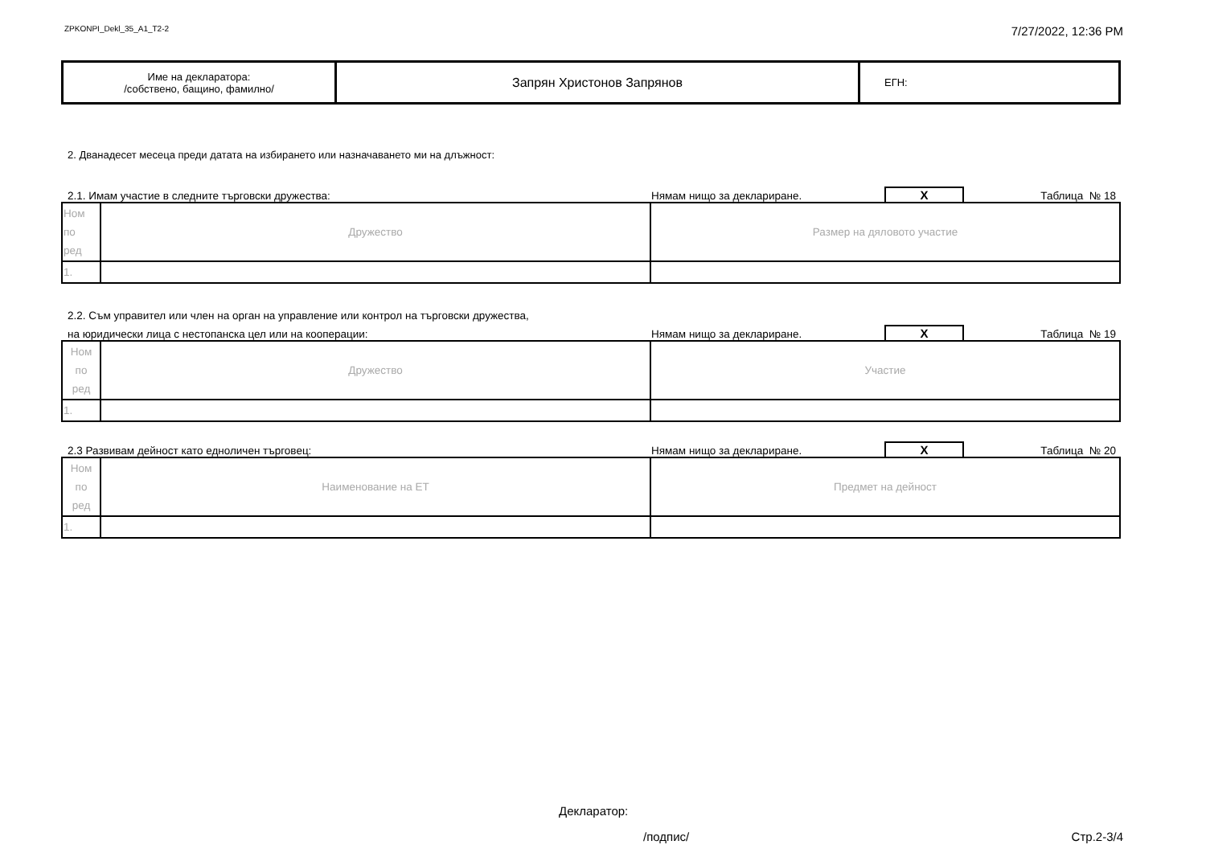ZPKONPI_Dekl_35_A1_T2-2 7/27/2022, 12:36 PM
| Име на декларатора: /собствено, бащино, фамилно/ | Запрян Христонов Запрянов | ЕГН: |
2. Дванадесет месеца преди датата на избирането или назначаването ми на длъжност:
2.1. Имам участие в следните търговски дружества: Нямам нищо за деклариране. X Таблица № 18
| Ном по ред | Дружество | Размер на дяловото участие |
| 1. | | |
2.2. Съм управител или член на орган на управление или контрол на търговски дружества,
на юридически лица с нестопанска цел или на кооперации: Нямам нищо за деклариране. X Таблица № 19
| Ном по ред | Дружество | Участие |
| 1. | | |
2.3 Развивам дейност като едноличен търговец: Нямам нищо за деклариране. X Таблица № 20
| Ном по ред | Наименование на ЕТ | Предмет на дейност |
| 1. | | |
Декларатор:
/подпис/ Стр.2-3/4